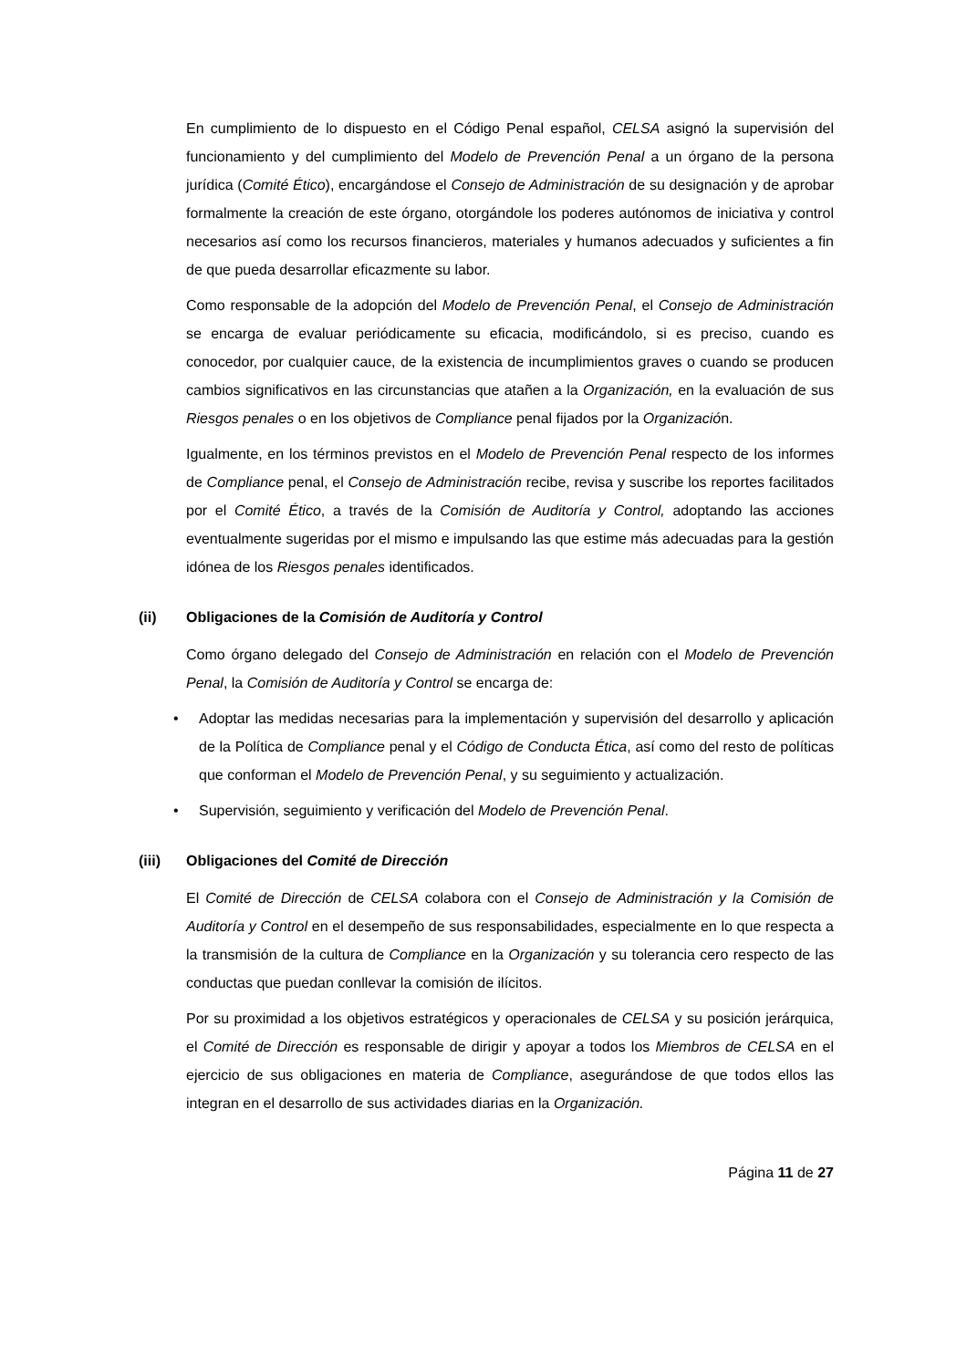En cumplimiento de lo dispuesto en el Código Penal español, CELSA asignó la supervisión del funcionamiento y del cumplimiento del Modelo de Prevención Penal a un órgano de la persona jurídica (Comité Ético), encargándose el Consejo de Administración de su designación y de aprobar formalmente la creación de este órgano, otorgándole los poderes autónomos de iniciativa y control necesarios así como los recursos financieros, materiales y humanos adecuados y suficientes a fin de que pueda desarrollar eficazmente su labor.
Como responsable de la adopción del Modelo de Prevención Penal, el Consejo de Administración se encarga de evaluar periódicamente su eficacia, modificándolo, si es preciso, cuando es conocedor, por cualquier cauce, de la existencia de incumplimientos graves o cuando se producen cambios significativos en las circunstancias que atañen a la Organización, en la evaluación de sus Riesgos penales o en los objetivos de Compliance penal fijados por la Organización.
Igualmente, en los términos previstos en el Modelo de Prevención Penal respecto de los informes de Compliance penal, el Consejo de Administración recibe, revisa y suscribe los reportes facilitados por el Comité Ético, a través de la Comisión de Auditoría y Control, adoptando las acciones eventualmente sugeridas por el mismo e impulsando las que estime más adecuadas para la gestión idónea de los Riesgos penales identificados.
(ii) Obligaciones de la Comisión de Auditoría y Control
Como órgano delegado del Consejo de Administración en relación con el Modelo de Prevención Penal, la Comisión de Auditoría y Control se encarga de:
• Adoptar las medidas necesarias para la implementación y supervisión del desarrollo y aplicación de la Política de Compliance penal y el Código de Conducta Ética, así como del resto de políticas que conforman el Modelo de Prevención Penal, y su seguimiento y actualización.
• Supervisión, seguimiento y verificación del Modelo de Prevención Penal.
(iii) Obligaciones del Comité de Dirección
El Comité de Dirección de CELSA colabora con el Consejo de Administración y la Comisión de Auditoría y Control en el desempeño de sus responsabilidades, especialmente en lo que respecta a la transmisión de la cultura de Compliance en la Organización y su tolerancia cero respecto de las conductas que puedan conllevar la comisión de ilícitos.
Por su proximidad a los objetivos estratégicos y operacionales de CELSA y su posición jerárquica, el Comité de Dirección es responsable de dirigir y apoyar a todos los Miembros de CELSA en el ejercicio de sus obligaciones en materia de Compliance, asegurándose de que todos ellos las integran en el desarrollo de sus actividades diarias en la Organización.
Página 11 de 27